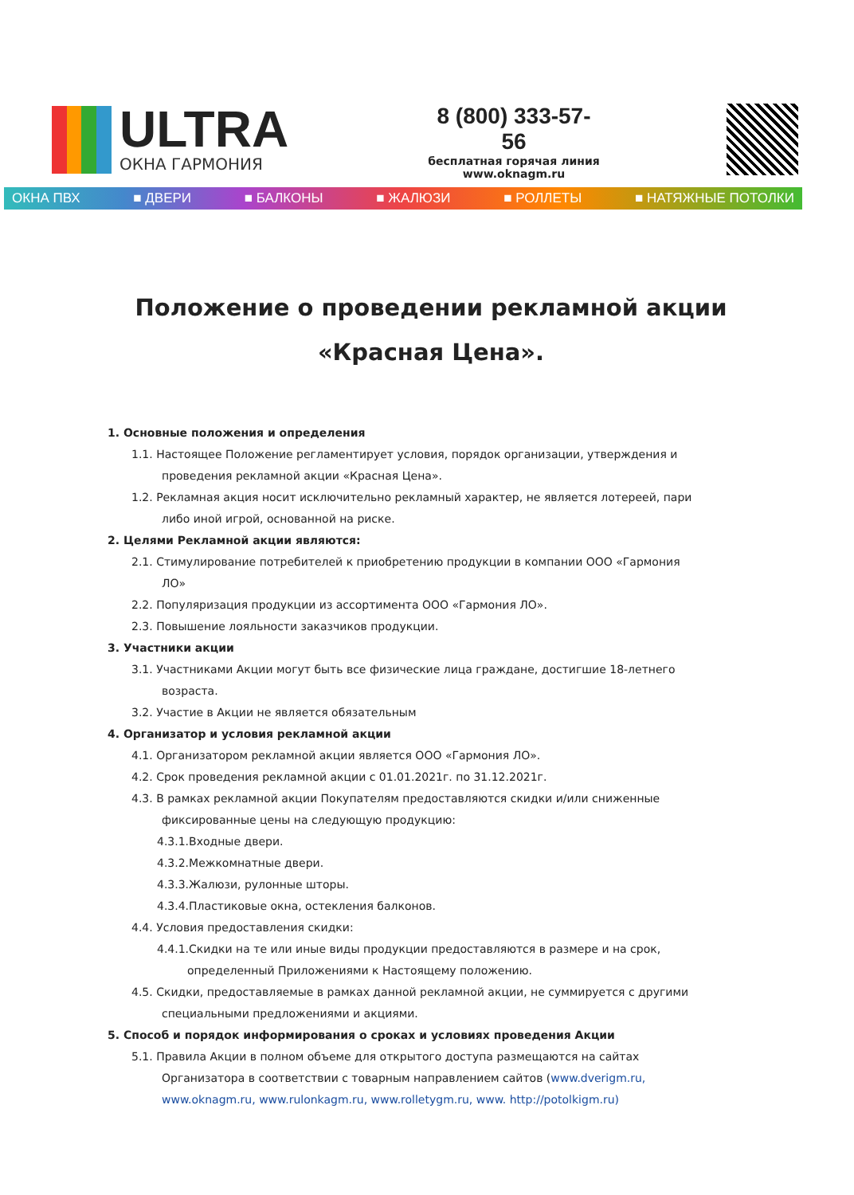ULTRA
ОКНА ГАРМОНИЯ
8 (800) 333-57-56
бесплатная горячая линия
www.oknagm.ru
ОКНА ПВХ ■ ДВЕРИ ■ БАЛКОНЫ ■ ЖАЛЮЗИ ■ РОЛЛЕТЫ ■ НАТЯЖНЫЕ ПОТОЛКИ
Положение о проведении рекламной акции
«Красная Цена».
1. Основные положения и определения
1.1. Настоящее Положение регламентирует условия, порядок организации, утверждения и
проведения рекламной акции «Красная Цена».
1.2. Рекламная акция носит исключительно рекламный характер, не является лотереей, пари
либо иной игрой, основанной на риске.
2. Целями Рекламной акции являются:
2.1. Стимулирование потребителей к приобретению продукции в компании ООО «Гармония
ЛО»
2.2. Популяризация продукции из ассортимента ООО «Гармония ЛО».
2.3. Повышение лояльности заказчиков продукции.
3. Участники акции
3.1. Участниками Акции могут быть все физические лица граждане, достигшие 18-летнего
возраста.
3.2. Участие в Акции не является обязательным
4. Организатор и условия рекламной акции
4.1. Организатором рекламной акции является ООО «Гармония ЛО».
4.2. Срок проведения рекламной акции с 01.01.2021г. по 31.12.2021г.
4.3. В рамках рекламной акции Покупателям предоставляются скидки и/или сниженные
фиксированные цены на следующую продукцию:
4.3.1.Входные двери.
4.3.2.Межкомнатные двери.
4.3.3.Жалюзи, рулонные шторы.
4.3.4.Пластиковые окна, остекления балконов.
4.4. Условия предоставления скидки:
4.4.1.Скидки на те или иные виды продукции предоставляются в размере и на срок,
определенный Приложениями к Настоящему положению.
4.5. Скидки, предоставляемые в рамках данной рекламной акции, не суммируется с другими
специальными предложениями и акциями.
5. Способ и порядок информирования о сроках и условиях проведения Акции
5.1. Правила Акции в полном объеме для открытого доступа размещаются на сайтах
Организатора в соответствии с товарным направлением сайтов (www.dverigm.ru,
www.oknagm.ru, www.rulonkagm.ru, www.rolletygm.ru, www. http://potolkigm.ru)